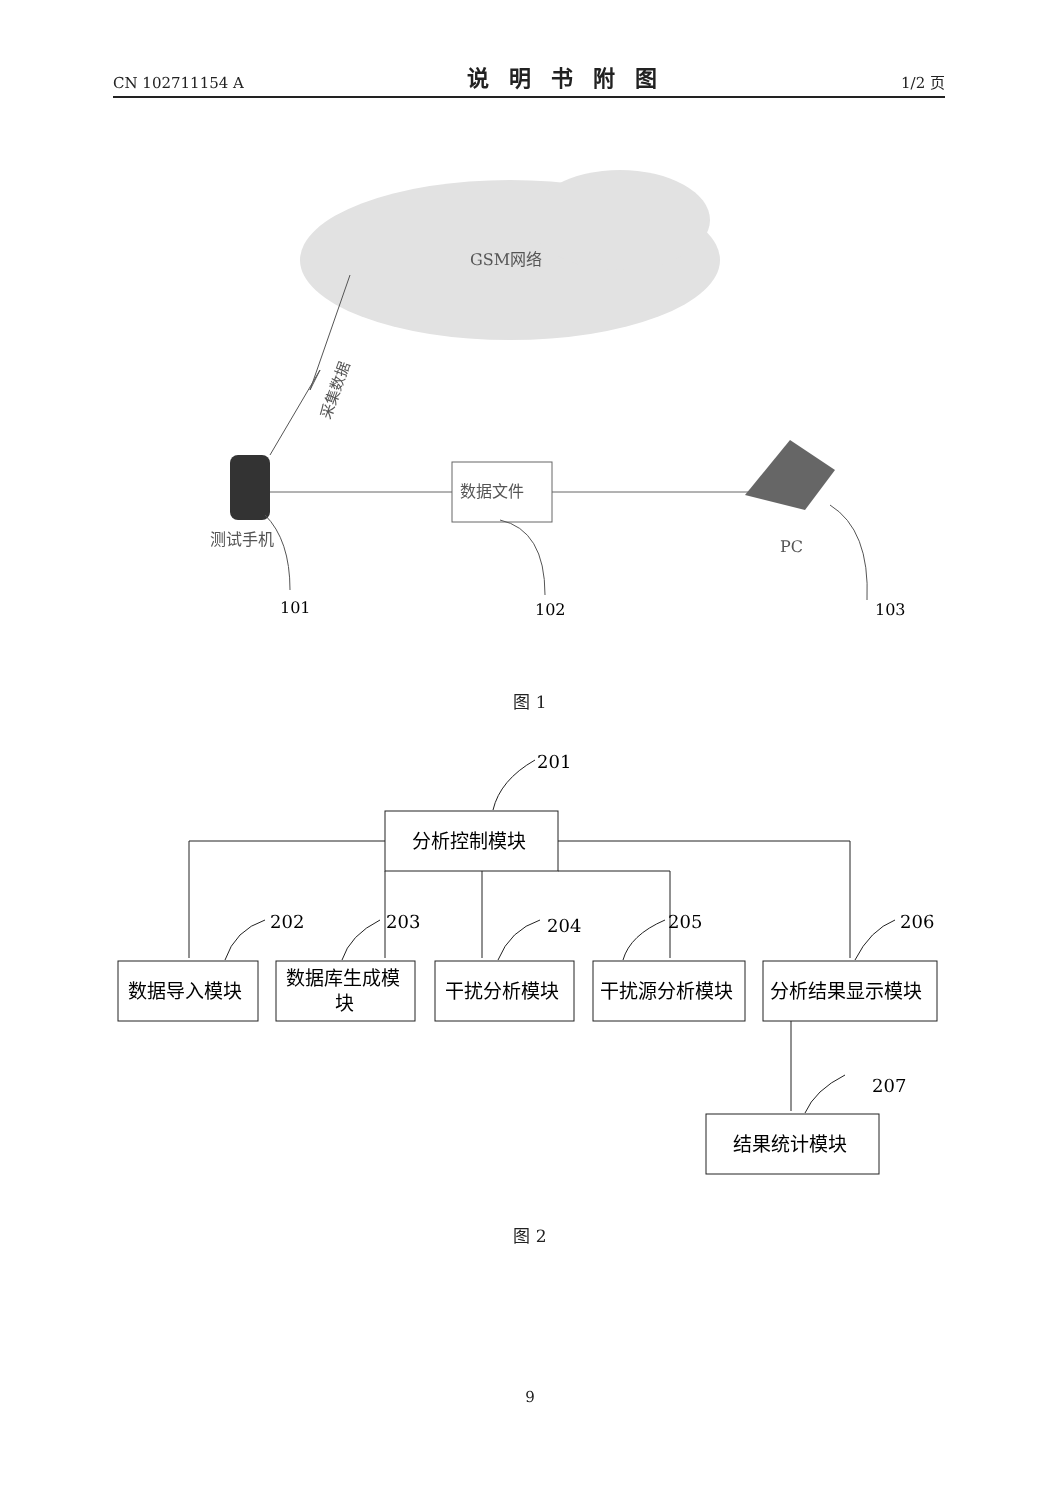CN 102711154 A 说明书附图 1/2 页
GSM网络
采集数据
数据文件
测试手机
PC
101
102
103
201
202
203
204
205
206
207
分析控制模块
数据导入模块
数据库生成模
块
干扰分析模块
干扰源分析模块
分析结果显示模块
结果统计模块
图 1
图 2
9